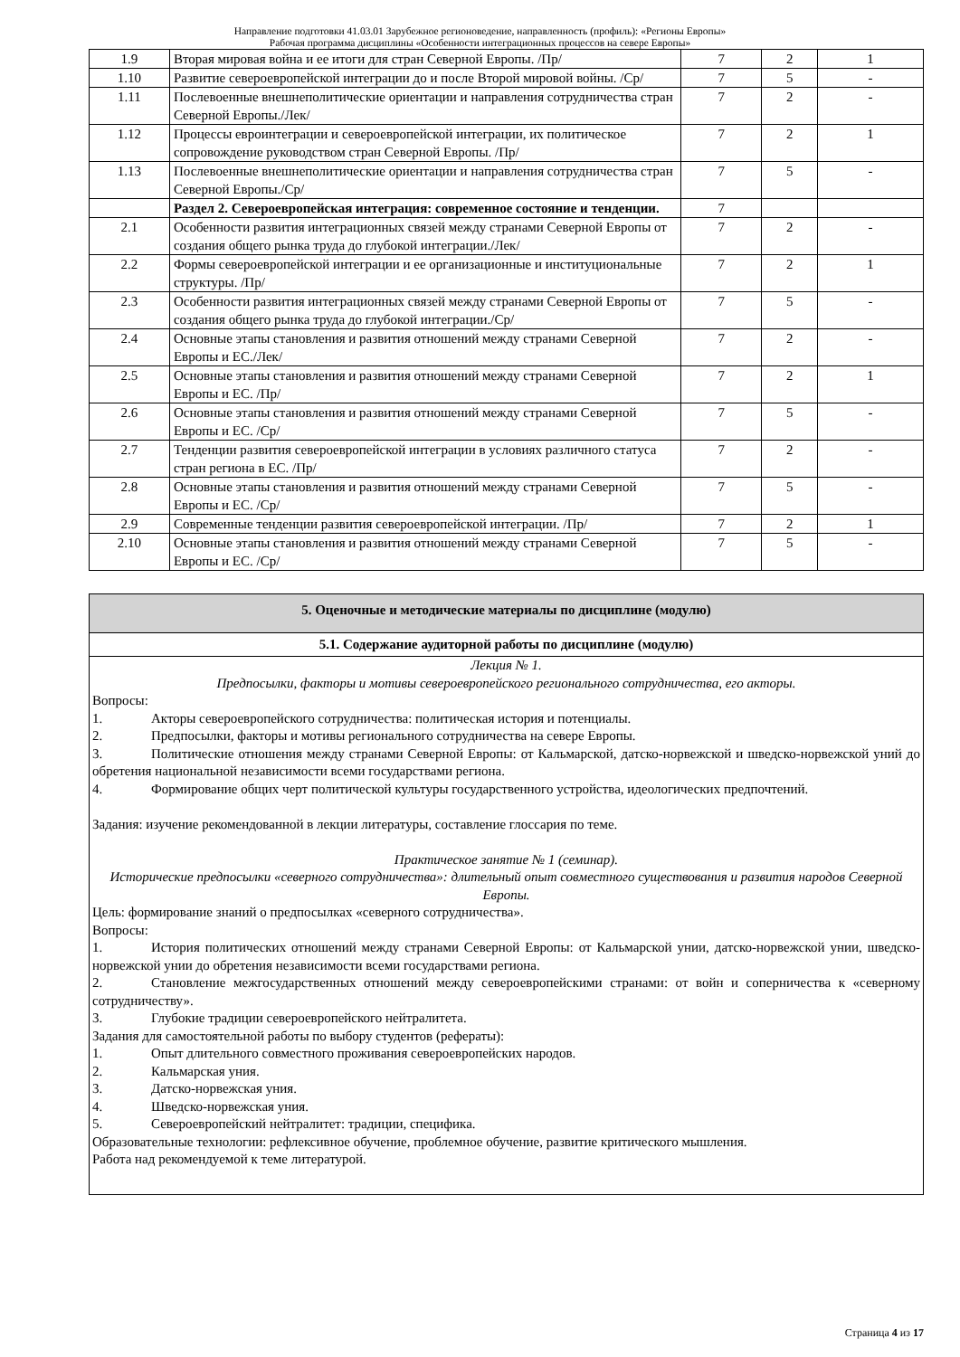Направление подготовки 41.03.01 Зарубежное регионоведение, направленность (профиль): «Регионы Европы»
Рабочая программа дисциплины «Особенности интеграционных процессов на севере Европы»
| 1.9 | Вторая мировая война и ее итоги для стран Северной Европы. /Пр/ | 7 | 2 | 1 |
| 1.10 | Развитие североевропейской интеграции до и после Второй мировой войны. /Ср/ | 7 | 5 | - |
| 1.11 | Послевоенные внешнеполитические ориентации и направления сотрудничества стран Северной Европы./Лек/ | 7 | 2 | - |
| 1.12 | Процессы евроинтеграции и североевропейской интеграции, их политическое сопровождение руководством стран Северной Европы. /Пр/ | 7 | 2 | 1 |
| 1.13 | Послевоенные внешнеполитические ориентации и направления сотрудничества стран Северной Европы./Ср/ | 7 | 5 | - |
| | Раздел 2. Североевропейская интеграция: современное состояние и тенденции. | 7 | | |
| 2.1 | Особенности развития интеграционных связей между странами Северной Европы от создания общего рынка труда до глубокой интеграции./Лек/ | 7 | 2 | - |
| 2.2 | Формы североевропейской интеграции и ее организационные и институциональные структуры. /Пр/ | 7 | 2 | 1 |
| 2.3 | Особенности развития интеграционных связей между странами Северной Европы от создания общего рынка труда до глубокой интеграции./Ср/ | 7 | 5 | - |
| 2.4 | Основные этапы становления и развития отношений между странами Северной Европы и ЕС./Лек/ | 7 | 2 | - |
| 2.5 | Основные этапы становления и развития отношений между странами Северной Европы и ЕС. /Пр/ | 7 | 2 | 1 |
| 2.6 | Основные этапы становления и развития отношений между странами Северной Европы и ЕС. /Ср/ | 7 | 5 | - |
| 2.7 | Тенденции развития североевропейской интеграции в условиях различного статуса стран региона в ЕС. /Пр/ | 7 | 2 | - |
| 2.8 | Основные этапы становления и развития отношений между странами Северной Европы и ЕС. /Ср/ | 7 | 5 | - |
| 2.9 | Современные тенденции развития североевропейской интеграции. /Пр/ | 7 | 2 | 1 |
| 2.10 | Основные этапы становления и развития отношений между странами Северной Европы и ЕС. /Ср/ | 7 | 5 | - |
5. Оценочные и методические материалы по дисциплине (модулю)
5.1. Содержание аудиторной работы по дисциплине (модулю)
Лекция № 1.
Предпосылки, факторы и мотивы североевропейского регионального сотрудничества, его акторы.
Вопросы:
1. Акторы североевропейского сотрудничества: политическая история и потенциалы.
2. Предпосылки, факторы и мотивы регионального сотрудничества на севере Европы.
3. Политические отношения между странами Северной Европы: от Кальмарской, датско-норвежской и шведско-норвежской уний до обретения национальной независимости всеми государствами региона.
4. Формирование общих черт политической культуры государственного устройства, идеологических предпочтений.
Задания: изучение рекомендованной в лекции литературы, составление глоссария по теме.
Практическое занятие № 1 (семинар).
Исторические предпосылки «северного сотрудничества»: длительный опыт совместного существования и развития народов Северной Европы.
Цель: формирование знаний о предпосылках «северного сотрудничества».
Вопросы:
1. История политических отношений между странами Северной Европы: от Кальмарской унии, датско-норвежской унии, шведско-норвежской унии до обретения независимости всеми государствами региона.
2. Становление межгосударственных отношений между североевропейскими странами: от войн и соперничества к «северному сотрудничеству».
3. Глубокие традиции североевропейского нейтралитета.
Задания для самостоятельной работы по выбору студентов (рефераты):
1. Опыт длительного совместного проживания североевропейских народов.
2. Кальмарская уния.
3. Датско-норвежская уния.
4. Шведско-норвежская уния.
5. Североевропейский нейтралитет: традиции, специфика.
Образовательные технологии: рефлексивное обучение, проблемное обучение, развитие критического мышления.
Работа над рекомендуемой к теме литературой.
Страница 4 из 17